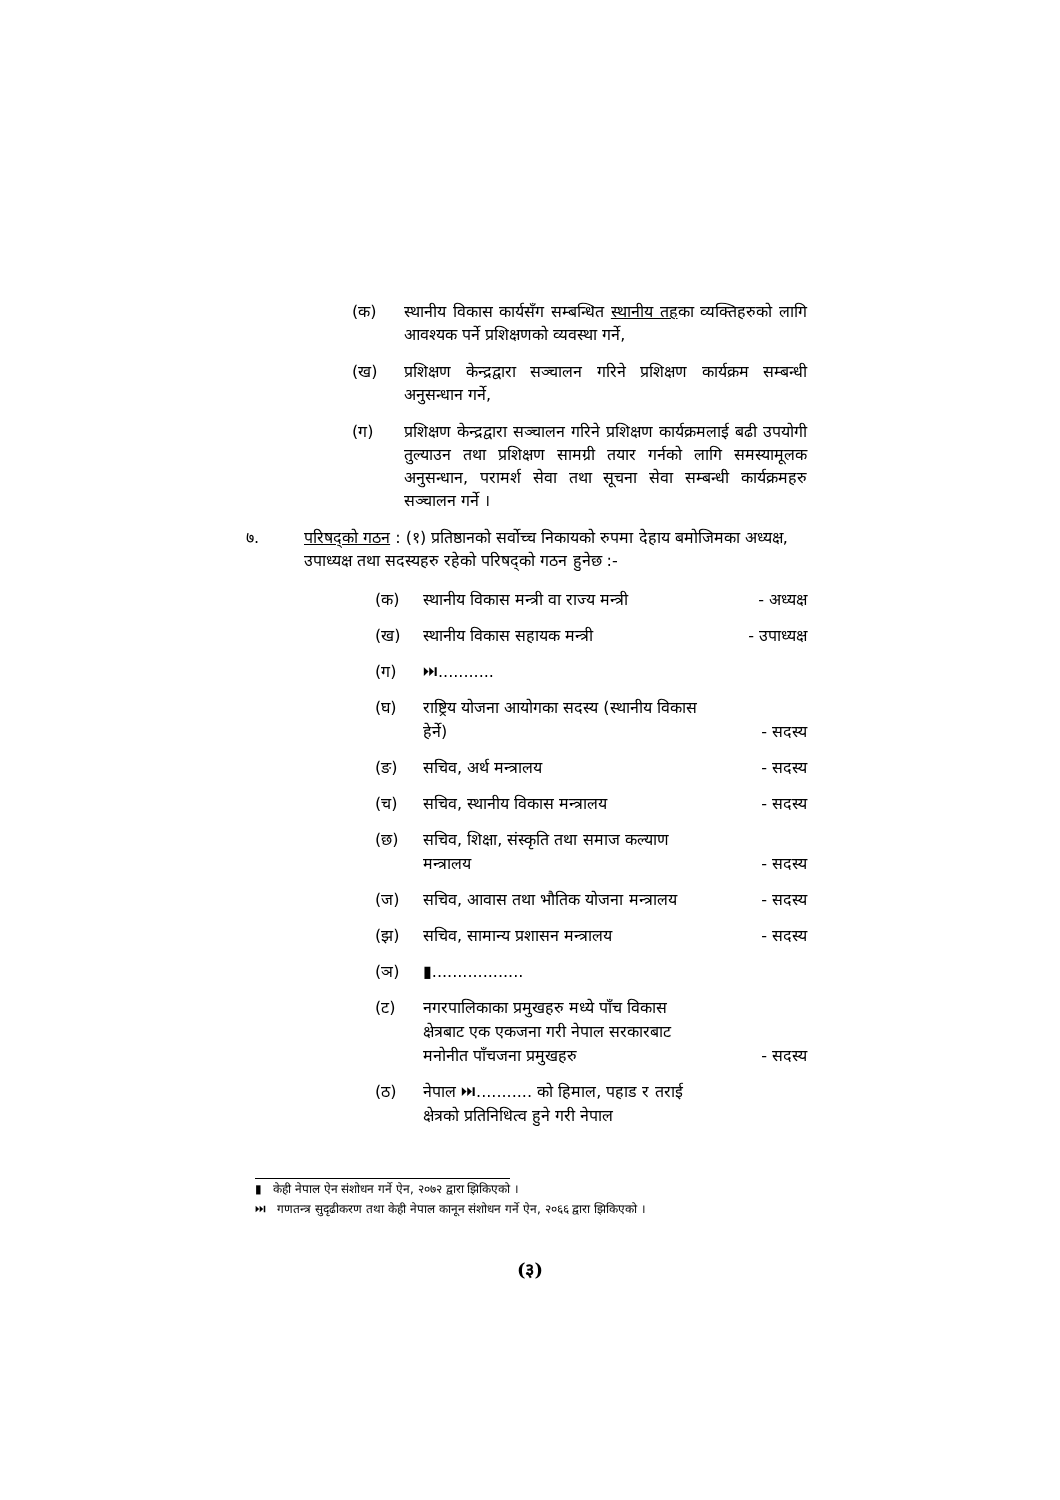(क) स्थानीय विकास कार्यसँग सम्बन्धित स्थानीय तहका व्यक्तिहरुको लागि आवश्यक पर्ने प्रशिक्षणको व्यवस्था गर्ने,
(ख) प्रशिक्षण केन्द्रद्वारा सञ्चालन गरिने प्रशिक्षण कार्यक्रम सम्बन्धी अनुसन्धान गर्ने,
(ग) प्रशिक्षण केन्द्रद्वारा सञ्चालन गरिने प्रशिक्षण कार्यक्रमलाई बढी उपयोगी तुल्याउन तथा प्रशिक्षण सामग्री तयार गर्नको लागि समस्यामूलक अनुसन्धान, परामर्श सेवा तथा सूचना सेवा सम्बन्धी कार्यक्रमहरु सञ्चालन गर्ने ।
७. परिषद्को गठन : (१) प्रतिष्ठानको सर्वोच्च निकायको रुपमा देहाय बमोजिमका अध्यक्ष, उपाध्यक्ष तथा सदस्यहरु रहेको परिषद्को गठन हुनेछ :-
(क) स्थानीय विकास मन्त्री वा राज्य मन्त्री - अध्यक्ष
(ख) स्थानीय विकास सहायक मन्त्री - उपाध्यक्ष
(ग) ⏭...........
(घ) राष्ट्रिय योजना आयोगका सदस्य (स्थानीय विकास हेर्ने) - सदस्य
(ङ) सचिव, अर्थ मन्त्रालय - सदस्य
(च) सचिव, स्थानीय विकास मन्त्रालय - सदस्य
(छ) सचिव, शिक्षा, संस्कृति तथा समाज कल्याण मन्त्रालय - सदस्य
(ज) सचिव, आवास तथा भौतिक योजना मन्त्रालय - सदस्य
(झ) सचिव, सामान्य प्रशासन मन्त्रालय - सदस्य
(ञ) ▮..................
(ट) नगरपालिकाका प्रमुखहरु मध्ये पाँच विकास क्षेत्रबाट एक एकजना गरी नेपाल सरकारबाट मनोनीत पाँचजना प्रमुखहरु - सदस्य
(ठ) नेपाल ⏭........... को हिमाल, पहाड र तराई क्षेत्रको प्रतिनिधित्व हुने गरी नेपाल
▮ केही नेपाल ऐन संशोधन गर्ने ऐन, २०७२ द्वारा झिकिएको ।
⏭ गणतन्त्र सुदृढीकरण तथा केही नेपाल कानून संशोधन गर्ने ऐन, २०६६ द्वारा झिकिएको ।
(३)